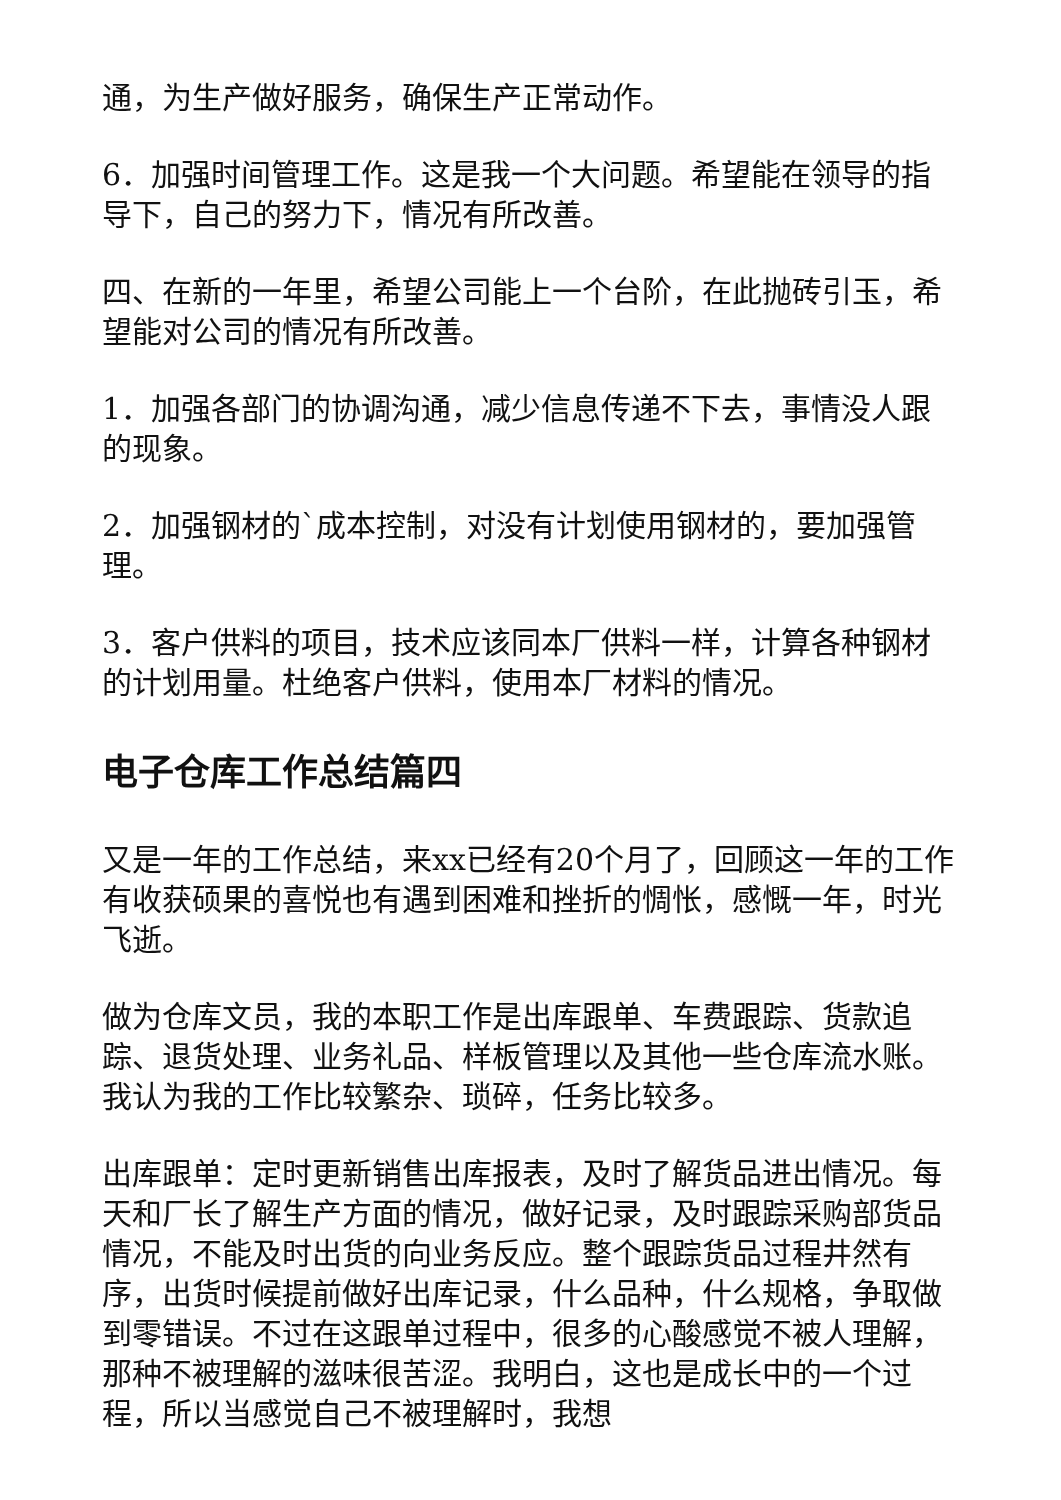通，为生产做好服务，确保生产正常动作。
6．加强时间管理工作。这是我一个大问题。希望能在领导的指导下，自己的努力下，情况有所改善。
四、在新的一年里，希望公司能上一个台阶，在此抛砖引玉，希望能对公司的情况有所改善。
1．加强各部门的协调沟通，减少信息传递不下去，事情没人跟的现象。
2．加强钢材的`成本控制，对没有计划使用钢材的，要加强管理。
3．客户供料的项目，技术应该同本厂供料一样，计算各种钢材的计划用量。杜绝客户供料，使用本厂材料的情况。
电子仓库工作总结篇四
又是一年的工作总结，来xx已经有20个月了，回顾这一年的工作有收获硕果的喜悦也有遇到困难和挫折的惆怅，感慨一年，时光飞逝。
做为仓库文员，我的本职工作是出库跟单、车费跟踪、货款追踪、退货处理、业务礼品、样板管理以及其他一些仓库流水账。我认为我的工作比较繁杂、琐碎，任务比较多。
出库跟单：定时更新销售出库报表，及时了解货品进出情况。每天和厂长了解生产方面的情况，做好记录，及时跟踪采购部货品情况，不能及时出货的向业务反应。整个跟踪货品过程井然有序，出货时候提前做好出库记录，什么品种，什么规格，争取做到零错误。不过在这跟单过程中，很多的心酸感觉不被人理解，那种不被理解的滋味很苦涩。我明白，这也是成长中的一个过程，所以当感觉自己不被理解时，我想